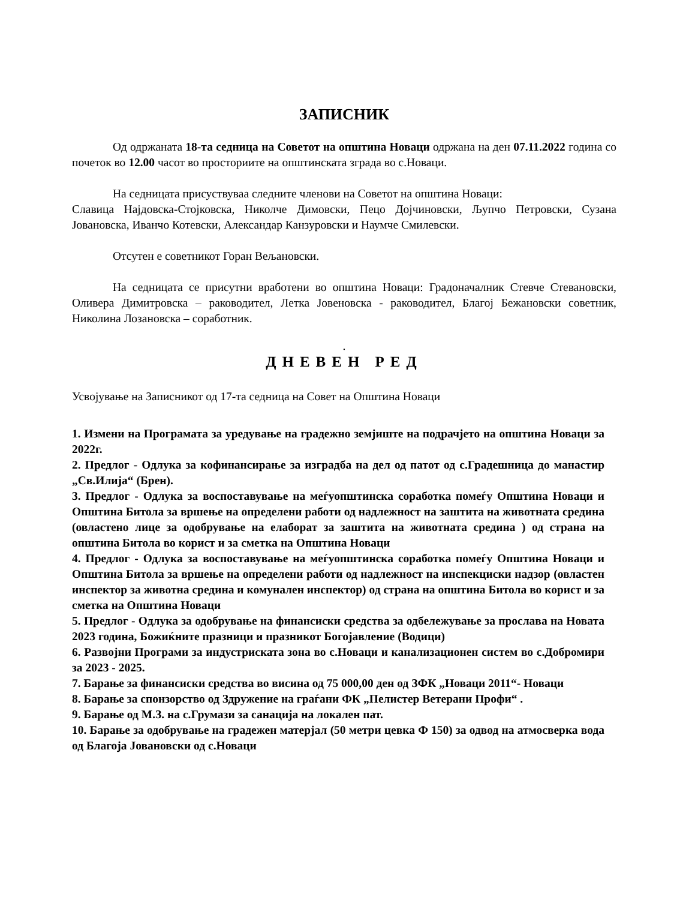ЗАПИСНИК
Од одржаната 18-та седница на Советот на општина Новаци одржана на ден 07.11.2022 година со почеток во 12.00 часот во просториите на општинската зграда во с.Новаци.
На седницата присуствуваа следните членови на Советот на општина Новаци:
Славица Најдовска-Стојковска, Николче Димовски, Пецо Дојчиновски, Љупчо Петровски, Сузана Јовановска, Иванчо Котевски, Александар Канзуровски и Наумче Смилевски.
Отсутен е советникот Горан Вељановски.
На седницата се присутни вработени во општина Новаци: Градоначалник Стевче Стевановски, Оливера Димитровска – раководител, Летка Јовеновска - раководител, Благој Бежановски советник, Николина Лозановска – соработник.
.
ДНЕВЕН РЕД
Усвојување на Записникот од 17-та седница на Совет на Општина Новаци
1. Измени на Програмата за уредување на градежно земјиште на подрачјето на општина Новаци за 2022г.
2. Предлог - Одлука за кофинансирање за изградба на дел од патот од с.Градешница до манастир „Св.Илија“ (Брен).
3. Предлог - Одлука за воспоставување на меѓуопштинска соработка помеѓу Општина Новаци и Општина Битола за вршење на определени работи од надлежност на заштита на животната средина (овластено лице за одобрување на елаборат за заштита на животната средина ) од страна на општина Битола во корист и за сметка на Општина Новаци
4. Предлог - Одлука за воспоставување на меѓуопштинска соработка помеѓу Општина Новаци и Општина Битола за вршење на определени работи од надлежност на инспекциски надзор (овластен инспектор за животна средина и комунален инспектор) од страна на општина Битола во корист и за сметка на Општина Новаци
5. Предлог - Одлука за одобрување на финансиски средства за одбележување за прослава на Новата 2023 година, Божиќните празници и празникот Богојавление (Водици)
6. Развојни Програми за индустриската зона во с.Новаци и канализационен систем во с.Добромири за 2023 - 2025.
7. Барање за финансиски средства во висина од 75 000,00 ден од ЗФК „Новаци 2011“- Новаци
8. Барање за спонзорство од Здружение на граѓани ФК „Пелистер Ветерани Профи“ .
9. Барање од М.З. на с.Грумази за санација на локален пат.
10. Барање за одобрување на градежен матерјал (50 метри цевка Ф 150) за одвод на атмосверка вода од Благоја Јовановски од с.Новаци